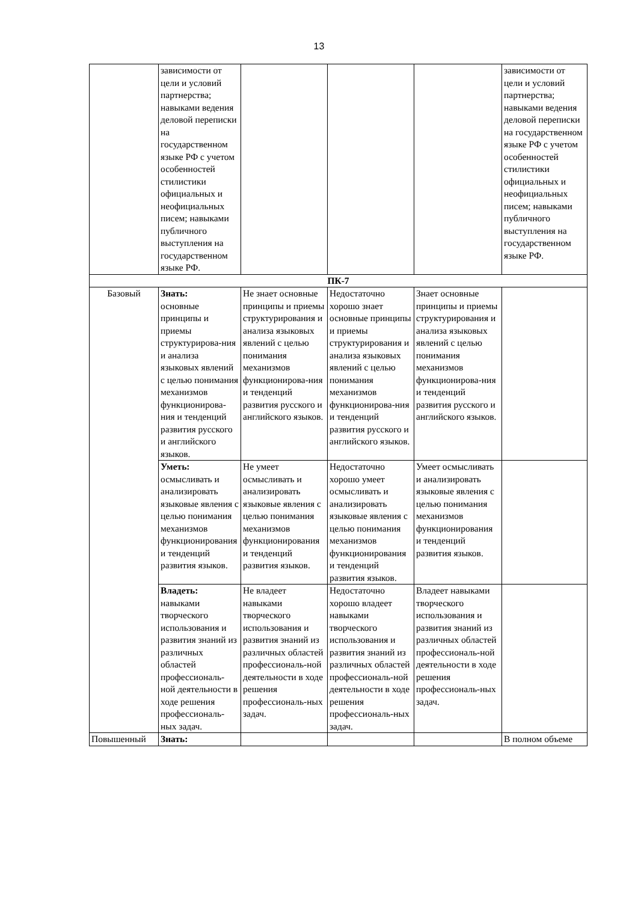13
| | зависимости от цели и условий партнерства; навыками ведения деловой переписки на государственном языке РФ с учетом особенностей стилистики официальных и неофициальных писем; навыками публичного выступления на государственном языке РФ. | | | | зависимости от цели и условий партнерства; навыками ведения деловой переписки на государственном языке РФ с учетом особенностей стилистики официальных и неофициальных писем; навыками публичного выступления на государственном языке РФ. |
| ПК-7 | | | | | |
| Базовый | Знать: основные принципы и приемы структурирова-ния и анализа языковых явлений с целью понимания механизмов функционирова-ния и тенденций развития русского и английского языков. | Не знает основные принципы и приемы структурирования и анализа языковых явлений с целью понимания механизмов функционирова-ния и тенденций развития русского и английского языков. | Недостаточно хорошо знает основные принципы и приемы структурирования и анализа языковых явлений с целью понимания механизмов функционирова-ния и тенденций развития русского и английского языков. | Знает основные принципы и приемы структурирования и анализа языковых явлений с целью понимания механизмов функционирова-ния и тенденций развития русского и английского языков. | |
| | Уметь: осмысливать и анализировать языковые явления с целью понимания механизмов функционирования и тенденций развития языков. | Не умеет осмысливать и анализировать языковые явления с целью понимания механизмов функционирования и тенденций развития языков. | Недостаточно хорошо умеет осмысливать и анализировать языковые явления с целью понимания механизмов функционирования и тенденций развития языков. | Умеет осмысливать и анализировать языковые явления с целью понимания механизмов функционирования и тенденций развития языков. | |
| | Владеть: навыками творческого использования и развития знаний из различных областей профессиональ-ной деятельности в ходе решения профессиональ-ных задач. | Не владеет навыками творческого использования и развития знаний из различных областей профессиональ-ной деятельности в ходе решения профессиональ-ных задач. | Недостаточно хорошо владеет навыками творческого использования и развития знаний из различных областей профессиональ-ной деятельности в ходе решения профессиональ-ных задач. | Владеет навыками творческого использования и развития знаний из различных областей профессиональ-ной деятельности в ходе решения профессиональ-ных задач. | |
| Повышенный | Знать: | | | | В полном объеме |